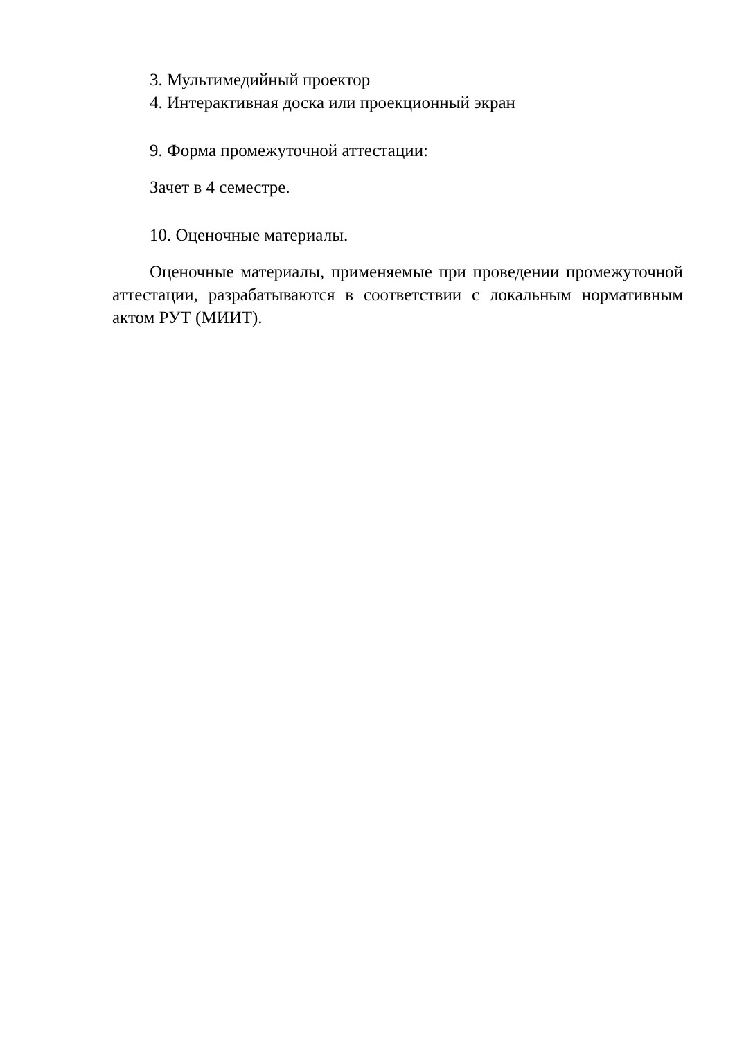3. Мультимедийный проектор
4. Интерактивная доска или проекционный экран
9. Форма промежуточной аттестации:
Зачет в 4 семестре.
10. Оценочные материалы.
Оценочные материалы, применяемые при проведении промежуточной аттестации, разрабатываются в соответствии с локальным нормативным актом РУТ (МИИТ).